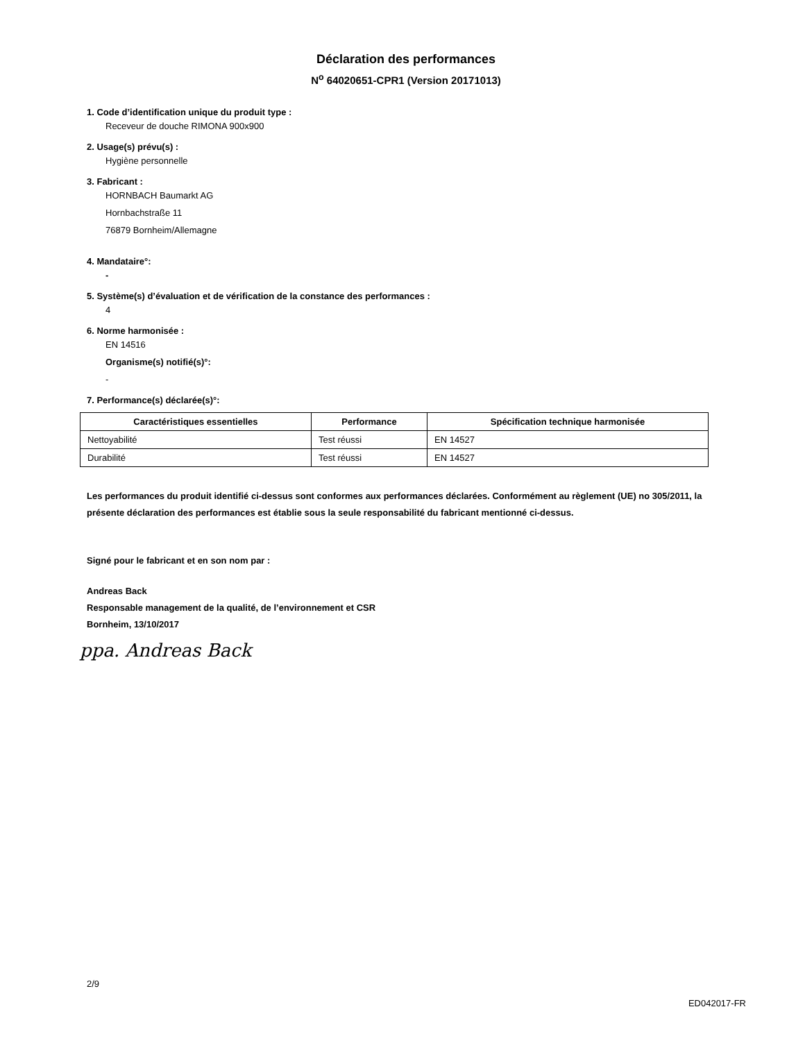Déclaration des performances
N<sup>o</sup> 64020651-CPR1 (Version 20171013)
1. Code d’identification unique du produit type :
Receveur de douche RIMONA 900x900
2. Usage(s) prévu(s) :
Hygiène personnelle
3. Fabricant :
HORNBACH Baumarkt AG
Hornbachstraße 11
76879 Bornheim/Allemagne
4. Mandataire°:
-
5. Système(s) d’évaluation et de vérification de la constance des performances :
4
6. Norme harmonisée :
EN 14516
Organisme(s) notifié(s)°:
-
7. Performance(s) déclarée(s)°:
| Caractéristiques essentielles | Performance | Spécification technique harmonisée |
| --- | --- | --- |
| Nettoyabilité | Test réussi | EN 14527 |
| Durabilité | Test réussi | EN 14527 |
Les performances du produit identifié ci-dessus sont conformes aux performances déclarées. Conformément au règlement (UE) no 305/2011, la présente déclaration des performances est établie sous la seule responsabilité du fabricant mentionné ci-dessus.
Signé pour le fabricant et en son nom par :
Andreas Back
Responsable management de la qualité, de l’environnement et CSR
Bornheim, 13/10/2017
ppa. Andreas Back
2/9
ED042017-FR